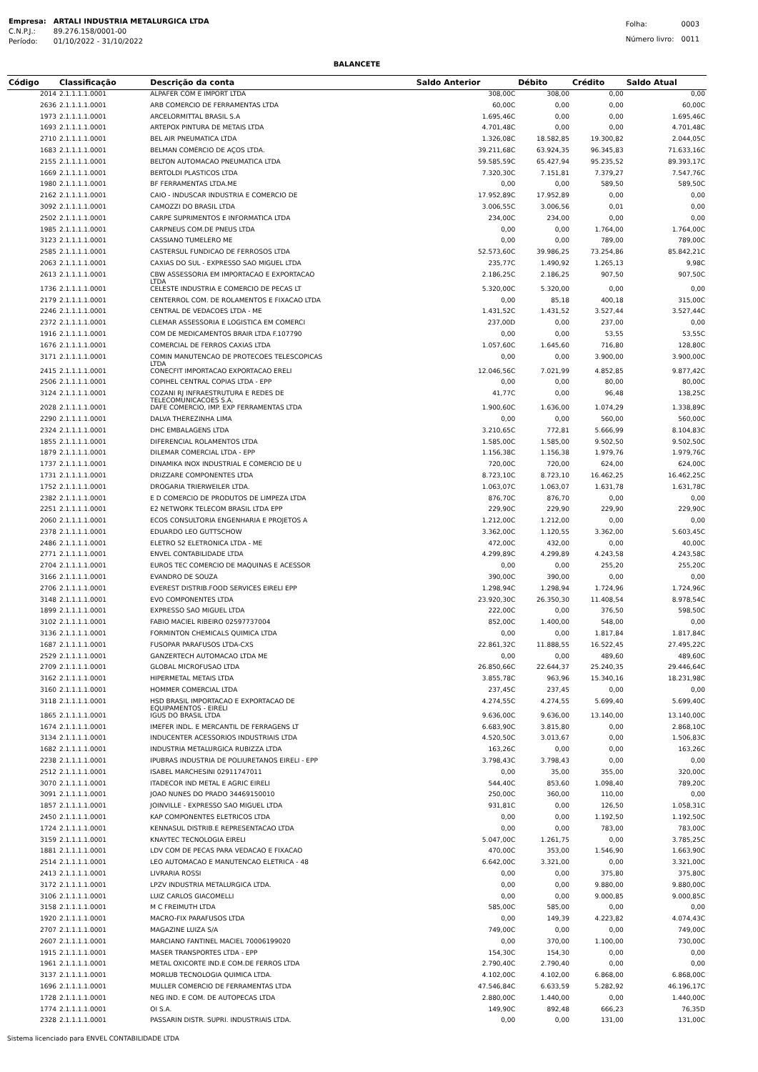| Empresa: | ARTALI INDUSTRIA METALURGICA LTDA |
| C.N.P.J.: | 89.276.158/0001-00 |
| Período: | 01/10/2022 - 31/10/2022 |
| Folha: | 0003 |
| Número livro: | 0011 |
BALANCETE
| Código | Classificação | Descrição da conta | Saldo Anterior | Débito | Crédito | Saldo Atual |
| --- | --- | --- | --- | --- | --- | --- |
| 2014 | 2.1.1.1.1.0001 | ALPAFER COM E IMPORT LTDA | 308,00C | 308,00 | 0,00 | 0,00 |
| 2636 | 2.1.1.1.1.0001 | ARB COMERCIO DE FERRAMENTAS LTDA | 60,00C | 0,00 | 0,00 | 60,00C |
| 1973 | 2.1.1.1.1.0001 | ARCELORMITTAL BRASIL S.A | 1.695,46C | 0,00 | 0,00 | 1.695,46C |
| 1693 | 2.1.1.1.1.0001 | ARTEPOX PINTURA DE METAIS LTDA | 4.701,48C | 0,00 | 0,00 | 4.701,48C |
| 2710 | 2.1.1.1.1.0001 | BEL AIR PNEUMATICA LTDA | 1.326,08C | 18.582,85 | 19.300,82 | 2.044,05C |
| 1683 | 2.1.1.1.1.0001 | BELMAN COMÉRCIO DE AÇOS LTDA. | 39.211,68C | 63.924,35 | 96.345,83 | 71.633,16C |
| 2155 | 2.1.1.1.1.0001 | BELTON AUTOMACAO PNEUMATICA LTDA | 59.585,59C | 65.427,94 | 95.235,52 | 89.393,17C |
| 1669 | 2.1.1.1.1.0001 | BERTOLDI PLASTICOS LTDA | 7.320,30C | 7.151,81 | 7.379,27 | 7.547,76C |
| 1980 | 2.1.1.1.1.0001 | BF FERRAMENTAS LTDA.ME | 0,00 | 0,00 | 589,50 | 589,50C |
| 2162 | 2.1.1.1.1.0001 | CAIO - INDUSCAR INDUSTRIA E COMERCIO DE | 17.952,89C | 17.952,89 | 0,00 | 0,00 |
| 3092 | 2.1.1.1.1.0001 | CAMOZZI DO BRASIL LTDA | 3.006,55C | 3.006,56 | 0,01 | 0,00 |
| 2502 | 2.1.1.1.1.0001 | CARPE SUPRIMENTOS E INFORMATICA LTDA | 234,00C | 234,00 | 0,00 | 0,00 |
| 1985 | 2.1.1.1.1.0001 | CARPNEUS COM.DE PNEUS LTDA | 0,00 | 0,00 | 1.764,00 | 1.764,00C |
| 3123 | 2.1.1.1.1.0001 | CASSIANO TUMELERO ME | 0,00 | 0,00 | 789,00 | 789,00C |
| 2585 | 2.1.1.1.1.0001 | CASTERSUL FUNDICAO DE FERROSOS LTDA | 52.573,60C | 39.986,25 | 73.254,86 | 85.842,21C |
| 2063 | 2.1.1.1.1.0001 | CAXIAS DO SUL - EXPRESSO SAO MIGUEL LTDA | 235,77C | 1.490,92 | 1.265,13 | 9,98C |
| 2613 | 2.1.1.1.1.0001 | CBW ASSESSORIA EM IMPORTACAO E EXPORTACAO LTDA | 2.186,25C | 2.186,25 | 907,50 | 907,50C |
| 1736 | 2.1.1.1.1.0001 | CELESTE INDUSTRIA E COMERCIO DE PECAS LT | 5.320,00C | 5.320,00 | 0,00 | 0,00 |
| 2179 | 2.1.1.1.1.0001 | CENTERROL COM. DE ROLAMENTOS E FIXACAO LTDA | 0,00 | 85,18 | 400,18 | 315,00C |
| 2246 | 2.1.1.1.1.0001 | CENTRAL DE VEDACOES LTDA - ME | 1.431,52C | 1.431,52 | 3.527,44 | 3.527,44C |
| 2372 | 2.1.1.1.1.0001 | CLEMAR ASSESSORIA E LOGISTICA EM COMERCI | 237,00D | 0,00 | 237,00 | 0,00 |
| 1916 | 2.1.1.1.1.0001 | COM DE MEDICAMENTOS BRAIR LTDA F.107790 | 0,00 | 0,00 | 53,55 | 53,55C |
| 1676 | 2.1.1.1.1.0001 | COMERCIAL DE FERROS CAXIAS LTDA | 1.057,60C | 1.645,60 | 716,80 | 128,80C |
| 3171 | 2.1.1.1.1.0001 | COMIN MANUTENCAO DE PROTECOES TELESCOPICAS LTDA | 0,00 | 0,00 | 3.900,00 | 3.900,00C |
| 2415 | 2.1.1.1.1.0001 | CONECFIT IMPORTACAO EXPORTACAO ERELI | 12.046,56C | 7.021,99 | 4.852,85 | 9.877,42C |
| 2506 | 2.1.1.1.1.0001 | COPIHEL CENTRAL COPIAS LTDA - EPP | 0,00 | 0,00 | 80,00 | 80,00C |
| 3124 | 2.1.1.1.1.0001 | COZANI RJ INFRAESTRUTURA E REDES DE TELECOMUNICACOES S.A. | 41,77C | 0,00 | 96,48 | 138,25C |
| 2028 | 2.1.1.1.1.0001 | DAFE COMERCIO, IMP. EXP FERRAMENTAS LTDA | 1.900,60C | 1.636,00 | 1.074,29 | 1.338,89C |
| 2290 | 2.1.1.1.1.0001 | DALVA THEREZINHA LIMA | 0,00 | 0,00 | 560,00 | 560,00C |
| 2324 | 2.1.1.1.1.0001 | DHC EMBALAGENS LTDA | 3.210,65C | 772,81 | 5.666,99 | 8.104,83C |
| 1855 | 2.1.1.1.1.0001 | DIFERENCIAL ROLAMENTOS LTDA | 1.585,00C | 1.585,00 | 9.502,50 | 9.502,50C |
| 1879 | 2.1.1.1.1.0001 | DILEMAR COMERCIAL LTDA - EPP | 1.156,38C | 1.156,38 | 1.979,76 | 1.979,76C |
| 1737 | 2.1.1.1.1.0001 | DINAMIKA INOX INDUSTRIAL E COMERCIO DE U | 720,00C | 720,00 | 624,00 | 624,00C |
| 1731 | 2.1.1.1.1.0001 | DRIZZARE COMPONENTES LTDA | 8.723,10C | 8.723,10 | 16.462,25 | 16.462,25C |
| 1752 | 2.1.1.1.1.0001 | DROGARIA TRIERWEILER LTDA. | 1.063,07C | 1.063,07 | 1.631,78 | 1.631,78C |
| 2382 | 2.1.1.1.1.0001 | E D COMERCIO DE PRODUTOS DE LIMPEZA LTDA | 876,70C | 876,70 | 0,00 | 0,00 |
| 2251 | 2.1.1.1.1.0001 | E2 NETWORK TELECOM BRASIL LTDA EPP | 229,90C | 229,90 | 229,90 | 229,90C |
| 2060 | 2.1.1.1.1.0001 | ECOS CONSULTORIA ENGENHARIA E PROJETOS A | 1.212,00C | 1.212,00 | 0,00 | 0,00 |
| 2378 | 2.1.1.1.1.0001 | EDUARDO LEO GUTTSCHOW | 3.362,00C | 1.120,55 | 3.362,00 | 5.603,45C |
| 2486 | 2.1.1.1.1.0001 | ELETRO 52 ELETRONICA LTDA - ME | 472,00C | 432,00 | 0,00 | 40,00C |
| 2771 | 2.1.1.1.1.0001 | ENVEL CONTABILIDADE LTDA | 4.299,89C | 4.299,89 | 4.243,58 | 4.243,58C |
| 2704 | 2.1.1.1.1.0001 | EUROS TEC COMERCIO DE MAQUINAS E ACESSOR | 0,00 | 0,00 | 255,20 | 255,20C |
| 3166 | 2.1.1.1.1.0001 | EVANDRO DE SOUZA | 390,00C | 390,00 | 0,00 | 0,00 |
| 2706 | 2.1.1.1.1.0001 | EVEREST DISTRIB.FOOD SERVICES EIRELI EPP | 1.298,94C | 1.298,94 | 1.724,96 | 1.724,96C |
| 3148 | 2.1.1.1.1.0001 | EVO COMPONENTES LTDA | 23.920,30C | 26.350,30 | 11.408,54 | 8.978,54C |
| 1899 | 2.1.1.1.1.0001 | EXPRESSO SAO MIGUEL LTDA | 222,00C | 0,00 | 376,50 | 598,50C |
| 3102 | 2.1.1.1.1.0001 | FABIO MACIEL RIBEIRO 02597737004 | 852,00C | 1.400,00 | 548,00 | 0,00 |
| 3136 | 2.1.1.1.1.0001 | FORMINTON CHEMICALS QUIMICA LTDA | 0,00 | 0,00 | 1.817,84 | 1.817,84C |
| 1687 | 2.1.1.1.1.0001 | FUSOPAR PARAFUSOS LTDA-CXS | 22.861,32C | 11.888,55 | 16.522,45 | 27.495,22C |
| 2529 | 2.1.1.1.1.0001 | GANZERTECH AUTOMACAO LTDA ME | 0,00 | 0,00 | 489,60 | 489,60C |
| 2709 | 2.1.1.1.1.0001 | GLOBAL MICROFUSAO LTDA | 26.850,66C | 22.644,37 | 25.240,35 | 29.446,64C |
| 3162 | 2.1.1.1.1.0001 | HIPERMETAL METAIS LTDA | 3.855,78C | 963,96 | 15.340,16 | 18.231,98C |
| 3160 | 2.1.1.1.1.0001 | HOMMER COMERCIAL LTDA | 237,45C | 237,45 | 0,00 | 0,00 |
| 3118 | 2.1.1.1.1.0001 | HSD BRASIL IMPORTACAO E EXPORTACAO DE EQUIPAMENTOS - EIRELI | 4.274,55C | 4.274,55 | 5.699,40 | 5.699,40C |
| 1865 | 2.1.1.1.1.0001 | IGUS DO BRASIL LTDA | 9.636,00C | 9.636,00 | 13.140,00 | 13.140,00C |
| 1674 | 2.1.1.1.1.0001 | IMEFER INDL. E MERCANTIL DE FERRAGENS LT | 6.683,90C | 3.815,80 | 0,00 | 2.868,10C |
| 3134 | 2.1.1.1.1.0001 | INDUCENTER ACESSORIOS INDUSTRIAIS LTDA | 4.520,50C | 3.013,67 | 0,00 | 1.506,83C |
| 1682 | 2.1.1.1.1.0001 | INDUSTRIA METALURGICA RUBIZZA LTDA | 163,26C | 0,00 | 0,00 | 163,26C |
| 2238 | 2.1.1.1.1.0001 | IPUBRAS INDUSTRIA DE POLIURETANOS EIRELI - EPP | 3.798,43C | 3.798,43 | 0,00 | 0,00 |
| 2512 | 2.1.1.1.1.0001 | ISABEL MARCHESINI 02911747011 | 0,00 | 35,00 | 355,00 | 320,00C |
| 3070 | 2.1.1.1.1.0001 | ITADECOR IND METAL E AGRIC EIRELI | 544,40C | 853,60 | 1.098,40 | 789,20C |
| 3091 | 2.1.1.1.1.0001 | JOAO NUNES DO PRADO 34469150010 | 250,00C | 360,00 | 110,00 | 0,00 |
| 1857 | 2.1.1.1.1.0001 | JOINVILLE - EXPRESSO SAO MIGUEL LTDA | 931,81C | 0,00 | 126,50 | 1.058,31C |
| 2450 | 2.1.1.1.1.0001 | KAP COMPONENTES ELETRICOS LTDA | 0,00 | 0,00 | 1.192,50 | 1.192,50C |
| 1724 | 2.1.1.1.1.0001 | KENNASUL DISTRIB.E REPRESENTACAO LTDA | 0,00 | 0,00 | 783,00 | 783,00C |
| 3159 | 2.1.1.1.1.0001 | KNAYTEC TECNOLOGIA EIRELI | 5.047,00C | 1.261,75 | 0,00 | 3.785,25C |
| 1881 | 2.1.1.1.1.0001 | LDV COM DE PECAS PARA VEDACAO E FIXACAO | 470,00C | 353,00 | 1.546,90 | 1.663,90C |
| 2514 | 2.1.1.1.1.0001 | LEO AUTOMACAO E MANUTENCAO ELETRICA - 48 | 6.642,00C | 3.321,00 | 0,00 | 3.321,00C |
| 2413 | 2.1.1.1.1.0001 | LIVRARIA ROSSI | 0,00 | 0,00 | 375,80 | 375,80C |
| 3172 | 2.1.1.1.1.0001 | LPZV INDUSTRIA METALURGICA LTDA. | 0,00 | 0,00 | 9.880,00 | 9.880,00C |
| 3106 | 2.1.1.1.1.0001 | LUIZ CARLOS GIACOMELLI | 0,00 | 0,00 | 9.000,85 | 9.000,85C |
| 3158 | 2.1.1.1.1.0001 | M C FREIMUTH LTDA | 585,00C | 585,00 | 0,00 | 0,00 |
| 1920 | 2.1.1.1.1.0001 | MACRO-FIX PARAFUSOS LTDA | 0,00 | 149,39 | 4.223,82 | 4.074,43C |
| 2707 | 2.1.1.1.1.0001 | MAGAZINE LUIZA S/A | 749,00C | 0,00 | 0,00 | 749,00C |
| 2607 | 2.1.1.1.1.0001 | MARCIANO FANTINEL MACIEL 70006199020 | 0,00 | 370,00 | 1.100,00 | 730,00C |
| 1915 | 2.1.1.1.1.0001 | MASER TRANSPORTES LTDA - EPP | 154,30C | 154,30 | 0,00 | 0,00 |
| 1961 | 2.1.1.1.1.0001 | METAL OXICORTE IND.E COM.DE FERROS LTDA | 2.790,40C | 2.790,40 | 0,00 | 0,00 |
| 3137 | 2.1.1.1.1.0001 | MORLUB TECNOLOGIA QUIMICA LTDA. | 4.102,00C | 4.102,00 | 6.868,00 | 6.868,00C |
| 1696 | 2.1.1.1.1.0001 | MULLER COMERCIO DE FERRAMENTAS LTDA | 47.546,84C | 6.633,59 | 5.282,92 | 46.196,17C |
| 1728 | 2.1.1.1.1.0001 | NEG IND. E COM. DE AUTOPECAS LTDA | 2.880,00C | 1.440,00 | 0,00 | 1.440,00C |
| 1774 | 2.1.1.1.1.0001 | OI S.A. | 149,90C | 892,48 | 666,23 | 76,35D |
| 2328 | 2.1.1.1.1.0001 | PASSARIN DISTR. SUPRI. INDUSTRIAIS LTDA. | 0,00 | 0,00 | 131,00 | 131,00C |
Sistema licenciado para ENVEL CONTABILIDADE LTDA